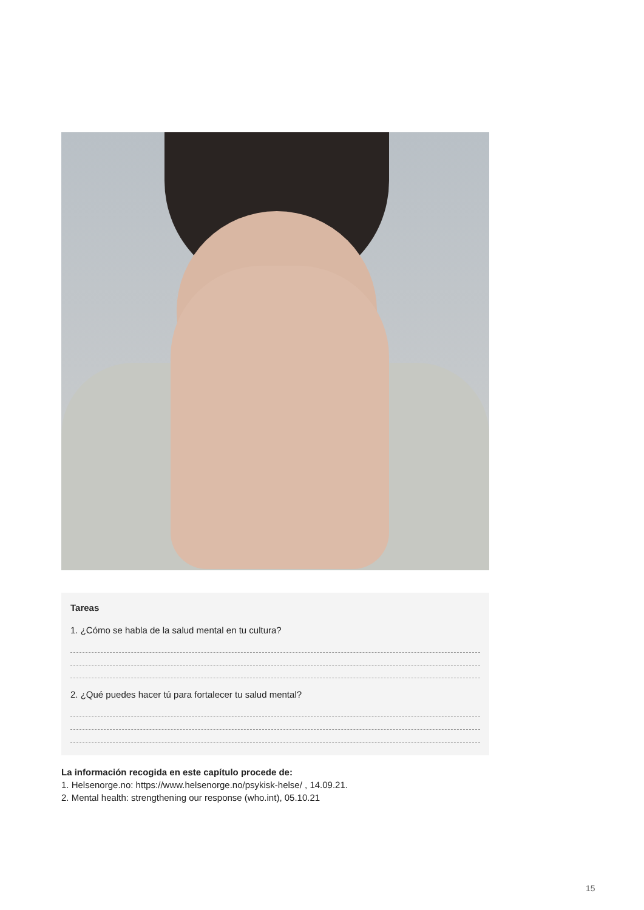Tareas
1. ¿Cómo se habla de la salud mental en tu cultura?
2. ¿Qué puedes hacer tú para fortalecer tu salud mental?
La información recogida en este capítulo procede de:
1. Helsenorge.no: https://www.helsenorge.no/psykisk-helse/ , 14.09.21.
2. Mental health: strengthening our response (who.int), 05.10.21
15